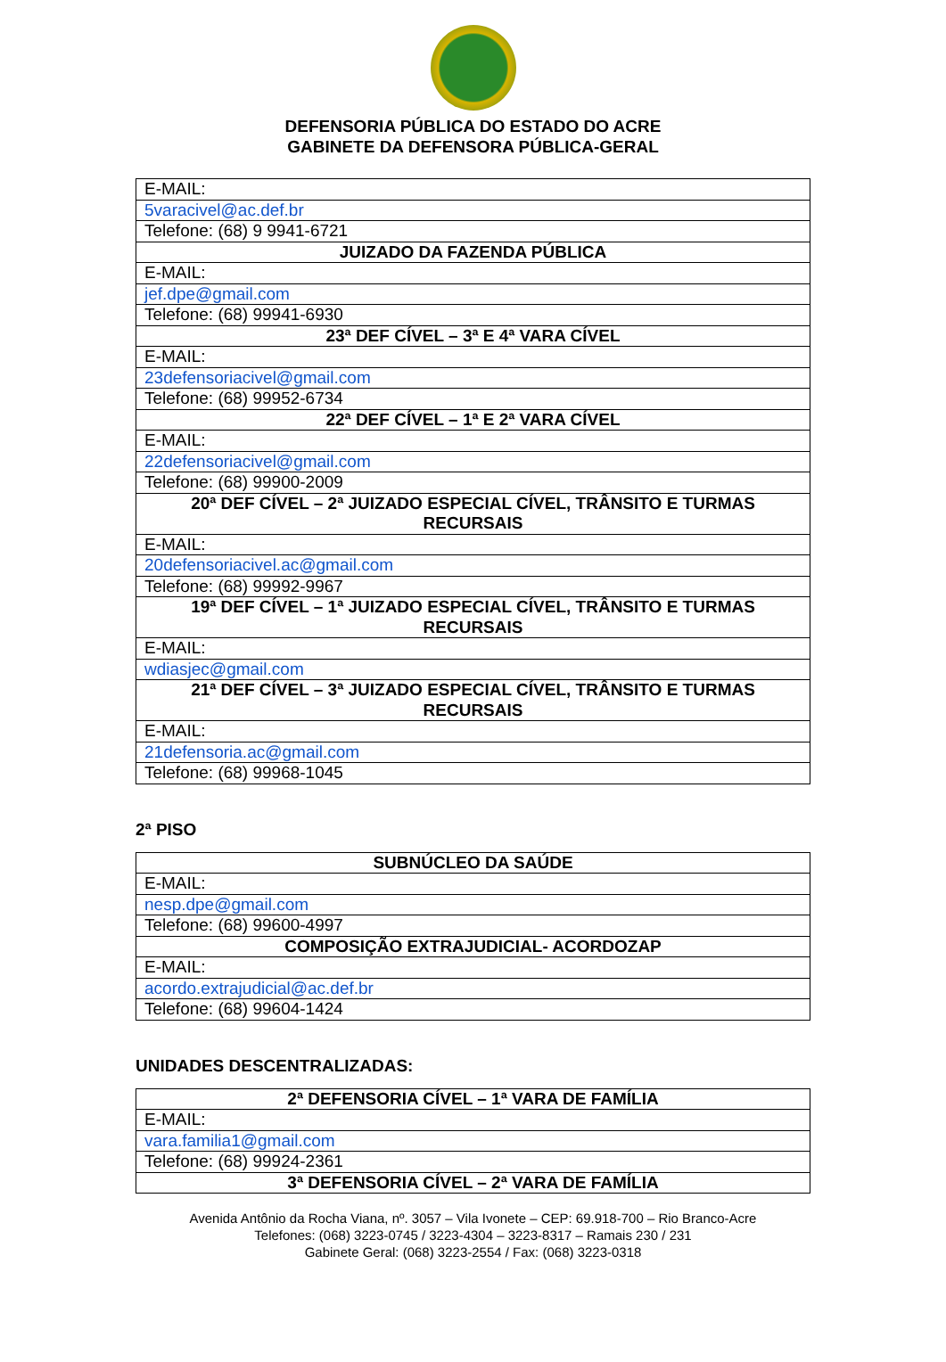DEFENSORIA PÚBLICA DO ESTADO DO ACRE
GABINETE DA DEFENSORA PÚBLICA-GERAL
| E-MAIL: |
| 5varacivel@ac.def.br |
| Telefone: (68) 9 9941-6721 |
| JUIZADO DA FAZENDA PÚBLICA |
| E-MAIL: |
| jef.dpe@gmail.com |
| Telefone: (68) 99941-6930 |
| 23ª DEF CÍVEL – 3ª E 4ª VARA CÍVEL |
| E-MAIL: |
| 23defensoriacivel@gmail.com |
| Telefone: (68) 99952-6734 |
| 22ª DEF CÍVEL – 1ª E 2ª VARA CÍVEL |
| E-MAIL: |
| 22defensoriacivel@gmail.com |
| Telefone: (68) 99900-2009 |
| 20ª DEF CÍVEL – 2ª JUIZADO ESPECIAL CÍVEL, TRÂNSITO E TURMAS RECURSAIS |
| E-MAIL: |
| 20defensoriacivel.ac@gmail.com |
| Telefone: (68) 99992-9967 |
| 19ª DEF CÍVEL – 1ª JUIZADO ESPECIAL CÍVEL, TRÂNSITO E TURMAS RECURSAIS |
| E-MAIL: |
| wdiasjec@gmail.com |
| 21ª DEF CÍVEL – 3ª JUIZADO ESPECIAL CÍVEL, TRÂNSITO E TURMAS RECURSAIS |
| E-MAIL: |
| 21defensoria.ac@gmail.com |
| Telefone: (68) 99968-1045 |
2ª PISO
| SUBNÚCLEO DA SAÚDE |
| --- |
| E-MAIL: |
| nesp.dpe@gmail.com |
| Telefone: (68) 99600-4997 |
| COMPOSIÇÃO EXTRAJUDICIAL- ACORDOZAP |
| E-MAIL: |
| acordo.extrajudicial@ac.def.br |
| Telefone: (68) 99604-1424 |
UNIDADES DESCENTRALIZADAS:
| 2ª DEFENSORIA CÍVEL – 1ª VARA DE FAMÍLIA |
| --- |
| E-MAIL: |
| vara.familia1@gmail.com |
| Telefone: (68) 99924-2361 |
| 3ª DEFENSORIA CÍVEL – 2ª VARA DE FAMÍLIA |
Avenida Antônio da Rocha Viana, nº. 3057 – Vila Ivonete – CEP: 69.918-700 – Rio Branco-Acre
Telefones: (068) 3223-0745 / 3223-4304 – 3223-8317 – Ramais 230 / 231
Gabinete Geral: (068) 3223-2554 / Fax: (068) 3223-0318